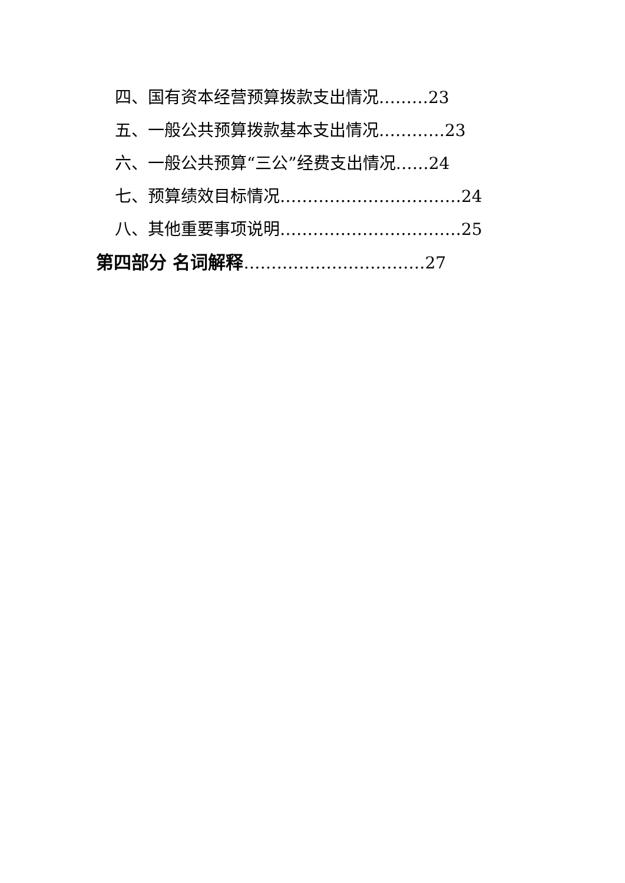四、国有资本经营预算拨款支出情况………23
五、一般公共预算拨款基本支出情况…………23
六、一般公共预算“三公”经费支出情况……24
七、预算绩效目标情况……………………………24
八、其他重要事项说明……………………………25
第四部分 名词解释……………………………27